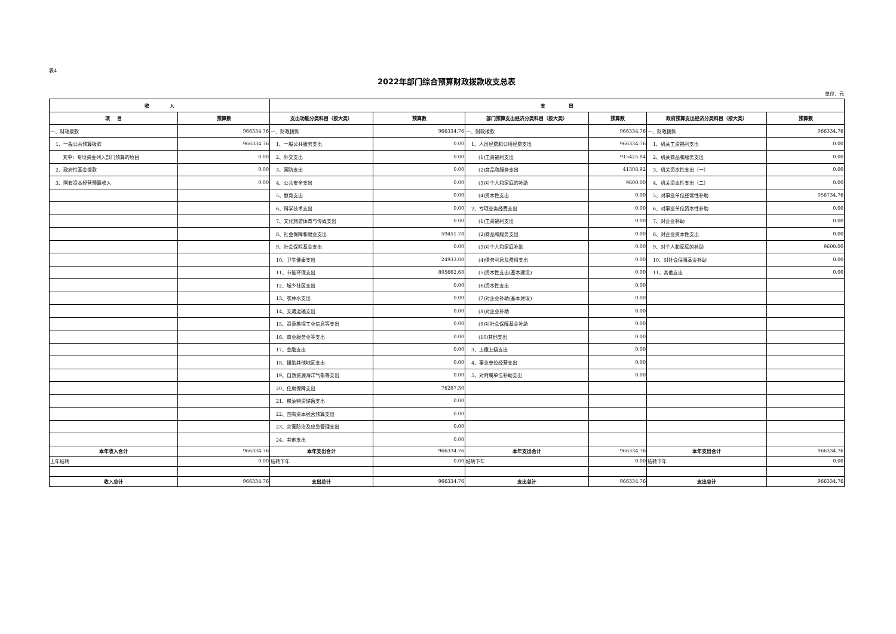表4
2022年部门综合预算财政拨款收支总表
单位：元
| 收 入 | | 支 出 | | | | | |
| --- | --- | --- | --- | --- | --- | --- | --- |
| 项 目 | 预算数 | 支出功能分类科目（按大类） | 预算数 | 部门预算支出经济分类科目（按大类） | 预算数 | 政府预算支出经济分类科目（按大类） | 预算数 |
| 一、财政拨款 | 966334.76 | 一、财政拨款 | 966334.76 | 一、财政拨款 | 966334.76 | 一、财政拨款 | 966334.76 |
| 1、一般公共预算拨款 | 966334.76 | 1、一般公共服务支出 | 0.00 | 1、人员经费和公用经费支出 | 966334.76 | 1、机关工资福利支出 | 0.00 |
| 其中：专项资金列入部门预算的项目 | 0.00 | 2、外交支出 | 0.00 | (1)工资福利支出 | 915425.84 | 2、机关商品和服务支出 | 0.00 |
| 2、政府性基金拨款 | 0.00 | 3、国防支出 | 0.00 | (2)商品和服务支出 | 41308.92 | 3、机关资本性支出（一） | 0.00 |
| 3、国有资本经营预算收入 | 0.00 | 4、公共安全支出 | 0.00 | (3)对个人和家庭的补助 | 9600.00 | 4、机关资本性支出（二） | 0.00 |
| | | 5、教育支出 | 0.00 | (4)资本性支出 | 0.00 | 5、对事业单位经常性补助 | 956734.76 |
| | | 6、科学技术支出 | 0.00 | 2、专项业务经费支出 | 0.00 | 6、对事业单位资本性补助 | 0.00 |
| | | 7、文化旅游体育与传媒支出 | 0.00 | (1)工资福利支出 | 0.00 | 7、对企业补助 | 0.00 |
| | | 8、社会保障和就业支出 | 59451.78 | (2)商品和服务支出 | 0.00 | 8、对企业资本性支出 | 0.00 |
| | | 9、社会保险基金支出 | 0.00 | (3)对个人和家庭补助 | 0.00 | 9、对个人和家庭的补助 | 9600.00 |
| | | 10、卫生健康支出 | 24933.00 | (4)债务利息及费用支出 | 0.00 | 10、对社会保障基金补助 | 0.00 |
| | | 11、节能环保支出 | 805662.68 | (5)资本性支出(基本建设) | 0.00 | 11、其他支出 | 0.00 |
| | | 12、城乡社区支出 | 0.00 | (6)资本性支出 | 0.00 | | |
| | | 13、农林水支出 | 0.00 | (7)对企业补助(基本建设) | 0.00 | | |
| | | 14、交通运输支出 | 0.00 | (8)对企业补助 | 0.00 | | |
| | | 15、资源勘探工业信息等支出 | 0.00 | (9)对社会保障基金补助 | 0.00 | | |
| | | 16、商业服务业等支出 | 0.00 | (10)其他支出 | 0.00 | | |
| | | 17、金融支出 | 0.00 | 3、上缴上级支出 | 0.00 | | |
| | | 18、援助其他地区支出 | 0.00 | 4、事业单位经营支出 | 0.00 | | |
| | | 19、自然资源海洋气象等支出 | 0.00 | 5、对附属单位补助支出 | 0.00 | | |
| | | 20、住房保障支出 | 76287.30 | | | | |
| | | 21、粮油物资储备支出 | 0.00 | | | | |
| | | 22、国有资本经营预算支出 | 0.00 | | | | |
| | | 23、灾害防治及应急管理支出 | 0.00 | | | | |
| | | 24、其他支出 | 0.00 | | | | |
| 本年收入合计 | 966334.76 | 本年支出合计 | 966334.76 | 本年支出合计 | 966334.76 | 本年支出合计 | 966334.76 |
| 上年结转 | 0.00 | 结转下年 | 0.00 | 结转下年 | 0.00 | 结转下年 | 0.00 |
| 收入总计 | 966334.76 | 支出总计 | 966334.76 | 支出总计 | 966334.76 | 支出总计 | 966334.76 |